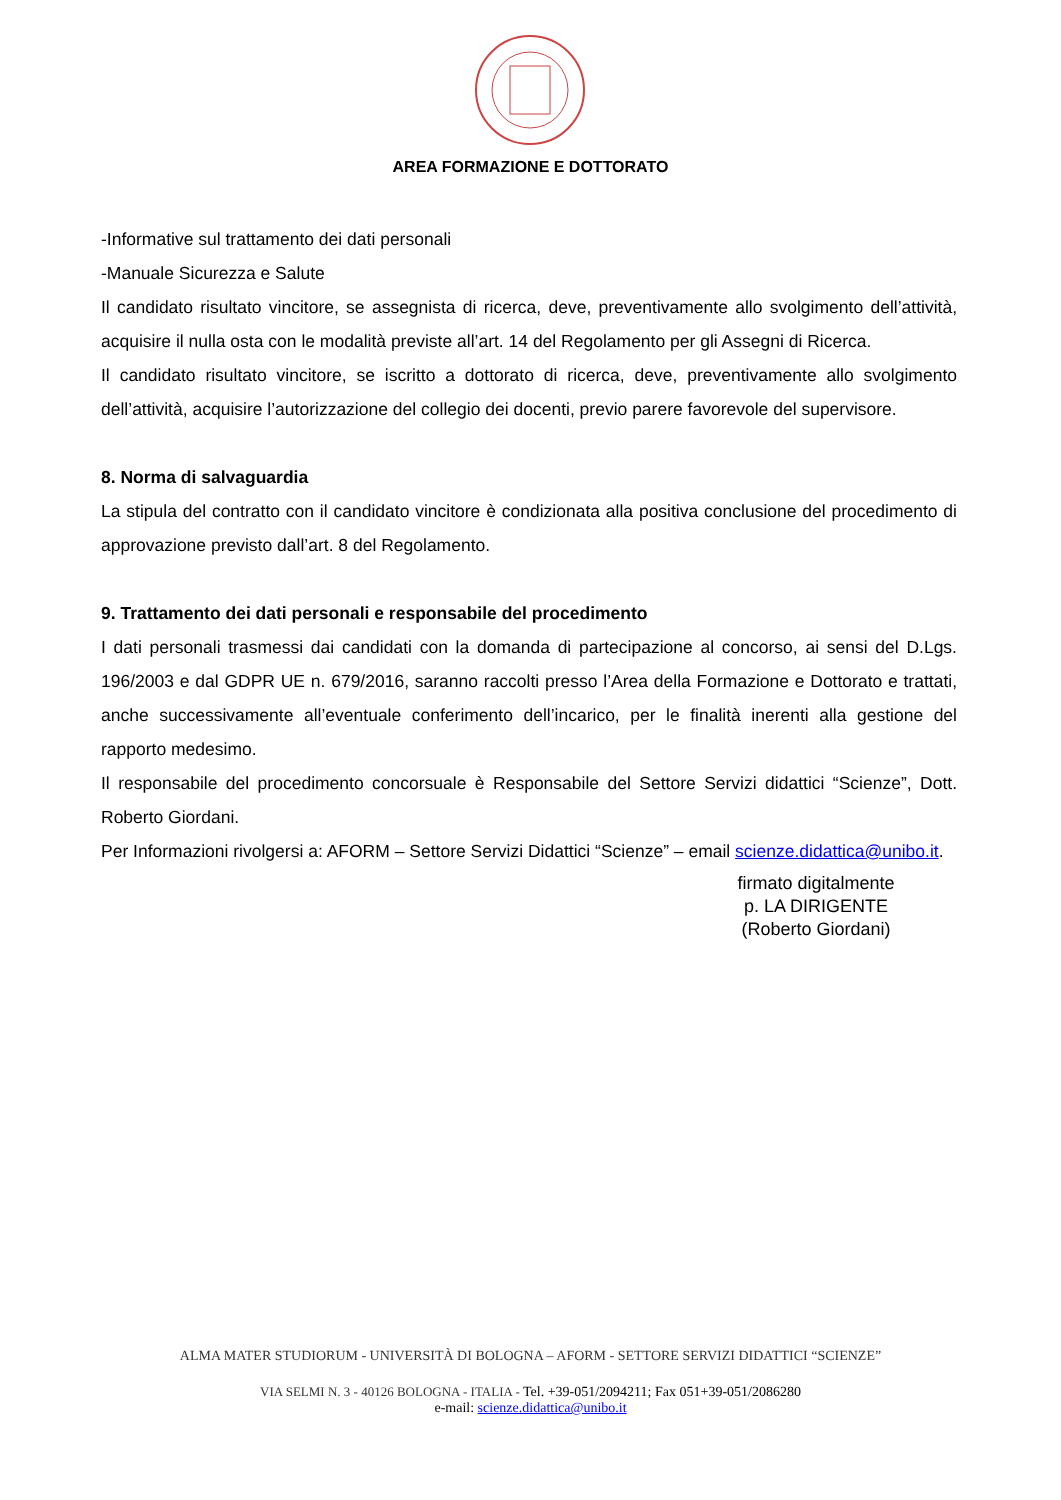AREA FORMAZIONE E DOTTORATO
-Informative sul trattamento dei dati personali
-Manuale Sicurezza e Salute
Il candidato risultato vincitore, se assegnista di ricerca, deve, preventivamente allo svolgimento dell’attività, acquisire il nulla osta con le modalità previste all’art. 14 del Regolamento per gli Assegni di Ricerca.
Il candidato risultato vincitore, se iscritto a dottorato di ricerca, deve, preventivamente allo svolgimento dell’attività, acquisire l’autorizzazione del collegio dei docenti, previo parere favorevole del supervisore.
8. Norma di salvaguardia
La stipula del contratto con il candidato vincitore è condizionata alla positiva conclusione del procedimento di approvazione previsto dall’art. 8 del Regolamento.
9. Trattamento dei dati personali e responsabile del procedimento
I dati personali trasmessi dai candidati con la domanda di partecipazione al concorso, ai sensi del D.Lgs. 196/2003 e dal GDPR UE n. 679/2016, saranno raccolti presso l’Area della Formazione e Dottorato e trattati, anche successivamente all’eventuale conferimento dell’incarico, per le finalità inerenti alla gestione del rapporto medesimo.
Il responsabile del procedimento concorsuale è Responsabile del Settore Servizi didattici “Scienze”, Dott. Roberto Giordani.
Per Informazioni rivolgersi a: AFORM – Settore Servizi Didattici “Scienze” – email scienze.didattica@unibo.it.
firmato digitalmente
p. LA DIRIGENTE
(Roberto Giordani)
ALMA MATER STUDIORUM - UNIVERSITÀ DI BOLOGNA – AFORM - SETTORE SERVIZI DIDATTICI “SCIENZE”
VIA SELMI N. 3 - 40126 BOLOGNA - ITALIA - Tel. +39-051/2094211; Fax 051+39-051/2086280
e-mail: scienze.didattica@unibo.it